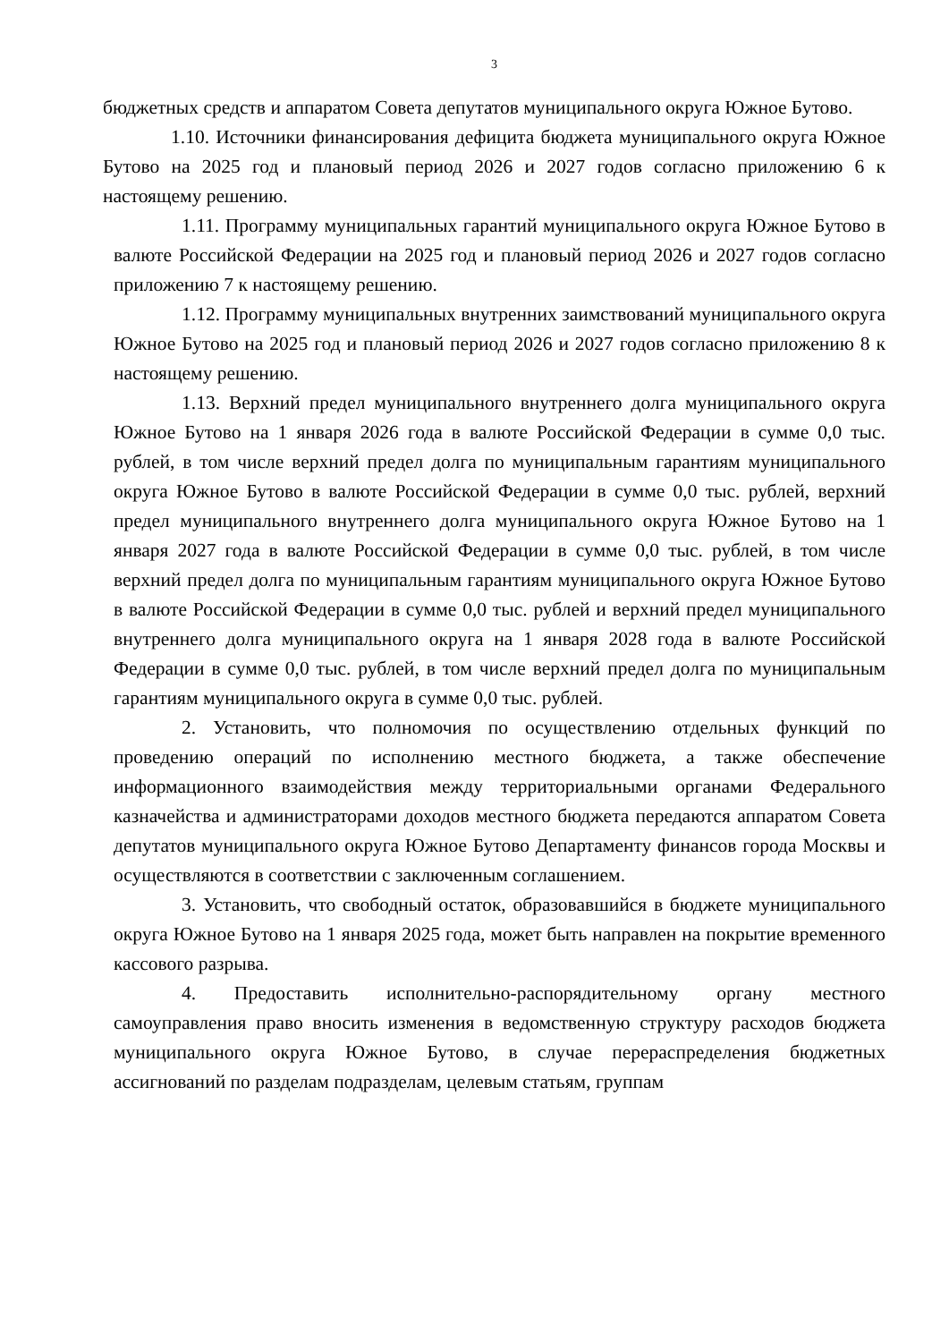3
бюджетных средств и аппаратом Совета депутатов муниципального округа Южное Бутово.
1.10. Источники финансирования дефицита бюджета муниципального округа Южное Бутово на 2025 год и плановый период 2026 и 2027 годов согласно приложению 6 к настоящему решению.
1.11. Программу муниципальных гарантий муниципального округа Южное Бутово в валюте Российской Федерации на 2025 год и плановый период 2026 и 2027 годов согласно приложению 7 к настоящему решению.
1.12. Программу муниципальных внутренних заимствований муниципального округа Южное Бутово на 2025 год и плановый период 2026 и 2027 годов согласно приложению 8 к настоящему решению.
1.13. Верхний предел муниципального внутреннего долга муниципального округа Южное Бутово на 1 января 2026 года в валюте Российской Федерации в сумме 0,0 тыс. рублей, в том числе верхний предел долга по муниципальным гарантиям муниципального округа Южное Бутово в валюте Российской Федерации в сумме 0,0 тыс. рублей, верхний предел муниципального внутреннего долга муниципального округа Южное Бутово на 1 января 2027 года в валюте Российской Федерации в сумме 0,0 тыс. рублей, в том числе верхний предел долга по муниципальным гарантиям муниципального округа Южное Бутово в валюте Российской Федерации в сумме 0,0 тыс. рублей и верхний предел муниципального внутреннего долга муниципального округа на 1 января 2028 года в валюте Российской Федерации в сумме 0,0 тыс. рублей, в том числе верхний предел долга по муниципальным гарантиям муниципального округа в сумме 0,0 тыс. рублей.
2. Установить, что полномочия по осуществлению отдельных функций по проведению операций по исполнению местного бюджета, а также обеспечение информационного взаимодействия между территориальными органами Федерального казначейства и администраторами доходов местного бюджета передаются аппаратом Совета депутатов муниципального округа Южное Бутово Департаменту финансов города Москвы и осуществляются в соответствии с заключенным соглашением.
3. Установить, что свободный остаток, образовавшийся в бюджете муниципального округа Южное Бутово на 1 января 2025 года, может быть направлен на покрытие временного кассового разрыва.
4. Предоставить исполнительно-распорядительному органу местного самоуправления право вносить изменения в ведомственную структуру расходов бюджета муниципального округа Южное Бутово, в случае перераспределения бюджетных ассигнований по разделам подразделам, целевым статьям, группам